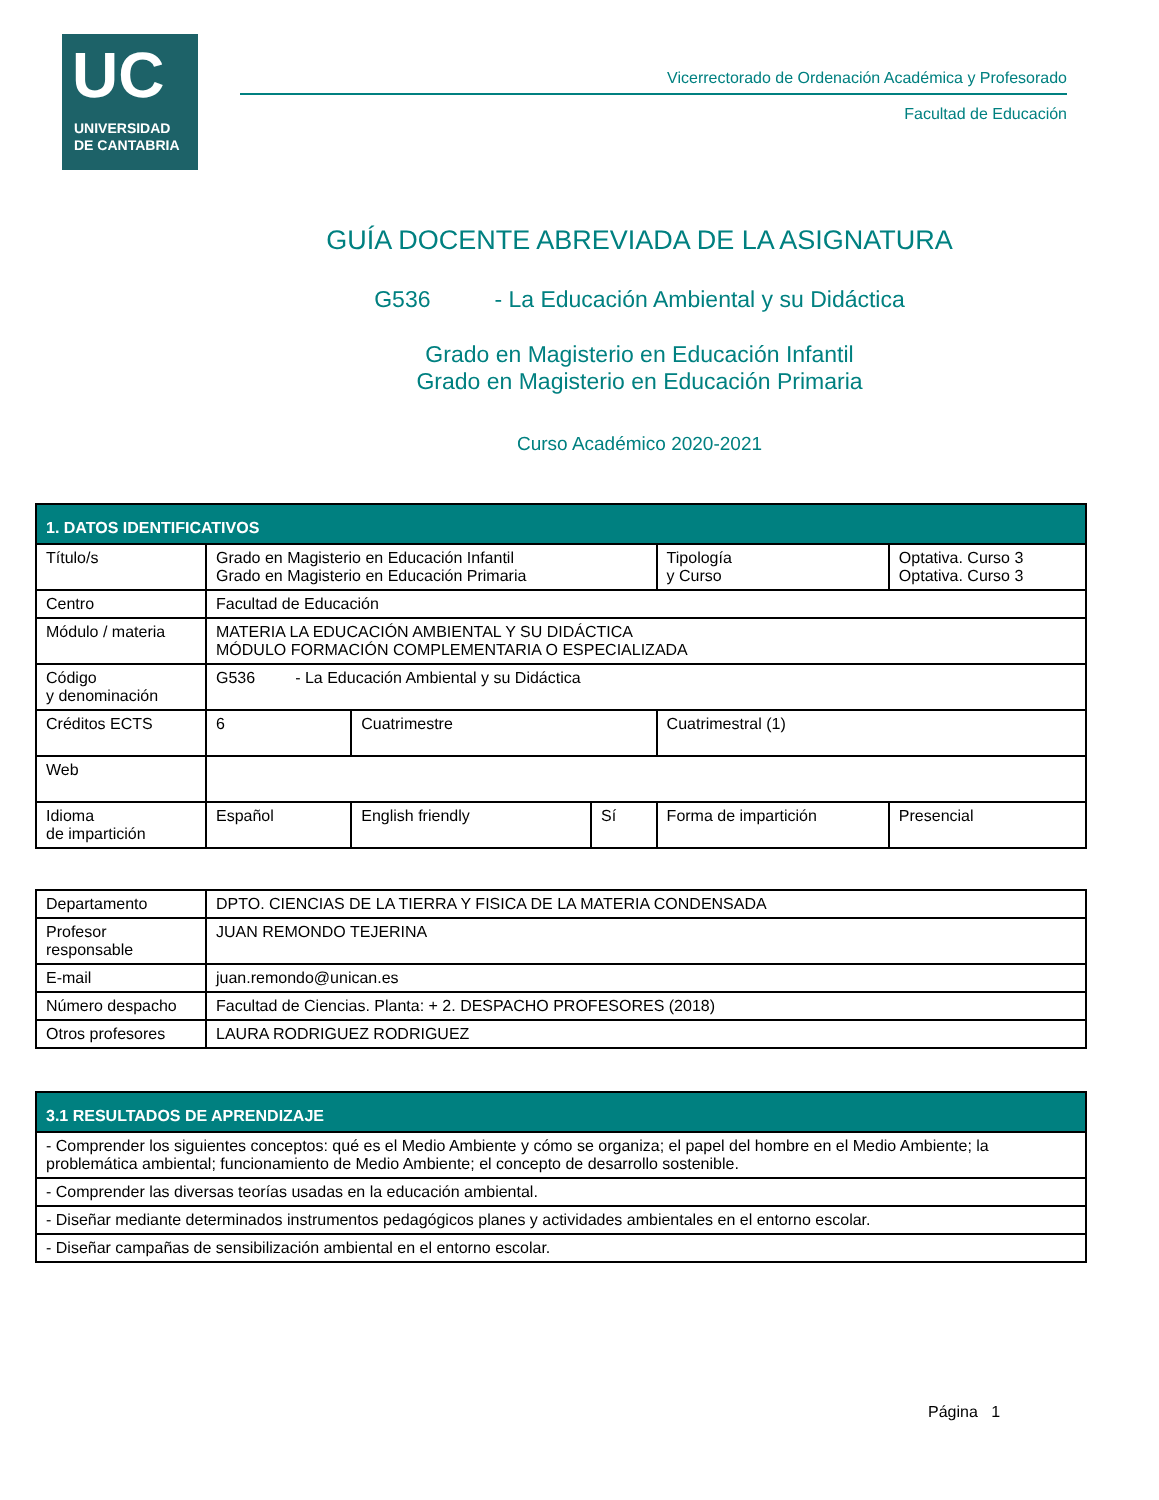UC
UNIVERSIDAD
DE CANTABRIA
Vicerrectorado de Ordenación Académica y Profesorado
Facultad de Educación
GUÍA DOCENTE ABREVIADA DE LA ASIGNATURA
G536 - La Educación Ambiental y su Didáctica
Grado en Magisterio en Educación Infantil
Grado en Magisterio en Educación Primaria
Curso Académico 2020-2021
| 1. DATOS IDENTIFICATIVOS | | | | | | |
| Título/s | Grado en Magisterio en Educación Infantil Grado en Magisterio en Educación Primaria | | | Tipología y Curso | | Optativa. Curso 3 Optativa. Curso 3 |
| Centro | Facultad de Educación | | | | | |
| Módulo / materia | MATERIA LA EDUCACIÓN AMBIENTAL Y SU DIDÁCTICA MÓDULO FORMACIÓN COMPLEMENTARIA O ESPECIALIZADA | | | | | |
| Código y denominación | G536 - La Educación Ambiental y su Didáctica | | | | | |
| Créditos ECTS | 6 | Cuatrimestre | | Cuatrimestral (1) | | |
| Web | | | | | | |
| Idioma de impartición | Español | English friendly | Sí | Forma de impartición | Presencial | |
| Departamento | DPTO. CIENCIAS DE LA TIERRA Y FISICA DE LA MATERIA CONDENSADA |
| Profesor responsable | JUAN REMONDO TEJERINA |
| E-mail | juan.remondo@unican.es |
| Número despacho | Facultad de Ciencias. Planta: + 2. DESPACHO PROFESORES (2018) |
| Otros profesores | LAURA RODRIGUEZ RODRIGUEZ |
| 3.1 RESULTADOS DE APRENDIZAJE |
| - Comprender los siguientes conceptos: qué es el Medio Ambiente y cómo se organiza; el papel del hombre en el Medio Ambiente; la problemática ambiental; funcionamiento de Medio Ambiente; el concepto de desarrollo sostenible. |
| - Comprender las diversas teorías usadas en la educación ambiental. |
| - Diseñar mediante determinados instrumentos pedagógicos planes y actividades ambientales en el entorno escolar. |
| - Diseñar campañas de sensibilización ambiental en el entorno escolar. |
Página 1